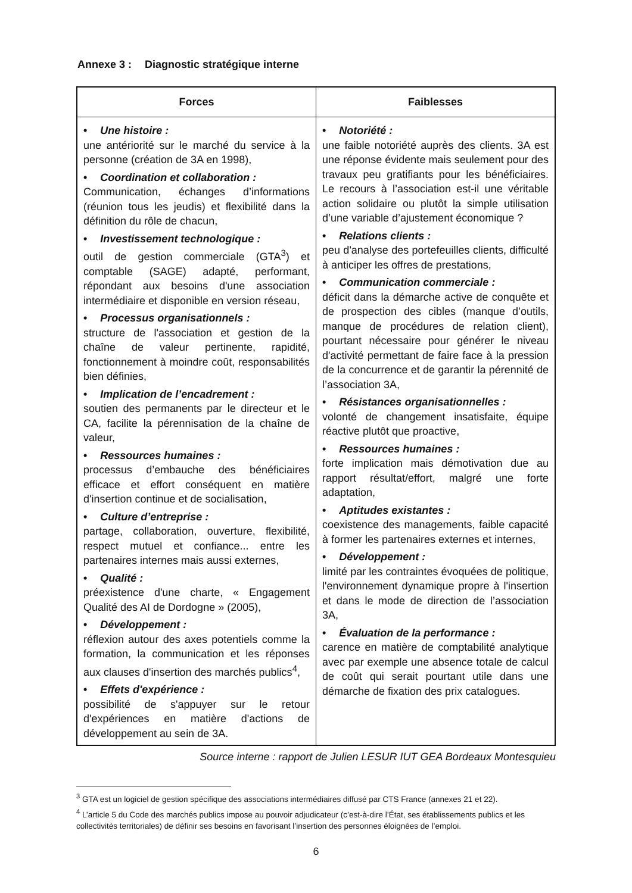Annexe 3 : Diagnostic stratégique interne
| Forces | Faiblesses |
| --- | --- |
| • Une histoire : une antériorité sur le marché du service à la personne (création de 3A en 1998), • Coordination et collaboration : Communication, échanges d’informations (réunion tous les jeudis) et flexibilité dans la définition du rôle de chacun, • Investissement technologique : outil de gestion commerciale (GTA<sup>3</sup>) et comptable (SAGE) adapté, performant, répondant aux besoins d'une association intermédiaire et disponible en version réseau, • Processus organisationnels : structure de l'association et gestion de la chaîne de valeur pertinente, rapidité, fonctionnement à moindre coût, responsabilités bien définies, • Implication de l’encadrement : soutien des permanents par le directeur et le CA, facilite la pérennisation de la chaîne de valeur, • Ressources humaines : processus d’embauche des bénéficiaires efficace et effort conséquent en matière d'insertion continue et de socialisation, • Culture d’entreprise : partage, collaboration, ouverture, flexibilité, respect mutuel et confiance... entre les partenaires internes mais aussi externes, • Qualité : préexistence d'une charte, « Engagement Qualité des AI de Dordogne » (2005), • Développement : réflexion autour des axes potentiels comme la formation, la communication et les réponses aux clauses d'insertion des marchés publics<sup>4</sup>, • Effets d'expérience : possibilité de s'appuyer sur le retour d'expériences en matière d'actions de développement au sein de 3A. | • Notoriété : une faible notoriété auprès des clients. 3A est une réponse évidente mais seulement pour des travaux peu gratifiants pour les bénéficiaires. Le recours à l’association est-il une véritable action solidaire ou plutôt la simple utilisation d’une variable d’ajustement économique ? • Relations clients : peu d'analyse des portefeuilles clients, difficulté à anticiper les offres de prestations, • Communication commerciale : déficit dans la démarche active de conquête et de prospection des cibles (manque d’outils, manque de procédures de relation client), pourtant nécessaire pour générer le niveau d'activité permettant de faire face à la pression de la concurrence et de garantir la pérennité de l’association 3A, • Résistances organisationnelles : volonté de changement insatisfaite, équipe réactive plutôt que proactive, • Ressources humaines : forte implication mais démotivation due au rapport résultat/effort, malgré une forte adaptation, • Aptitudes existantes : coexistence des managements, faible capacité à former les partenaires externes et internes, • Développement : limité par les contraintes évoquées de politique, l'environnement dynamique propre à l'insertion et dans le mode de direction de l’association 3A, • Évaluation de la performance : carence en matière de comptabilité analytique avec par exemple une absence totale de calcul de coût qui serait pourtant utile dans une démarche de fixation des prix catalogues. |
Source interne : rapport de Julien LESUR IUT GEA Bordeaux Montesquieu
<sup>3</sup> GTA est un logiciel de gestion spécifique des associations intermédiaires diffusé par CTS France (annexes 21 et 22).
<sup>4</sup> L’article 5 du Code des marchés publics impose au pouvoir adjudicateur (c’est-à-dire l’État, ses établissements publics et les collectivités territoriales) de définir ses besoins en favorisant l’insertion des personnes éloignées de l’emploi.
6